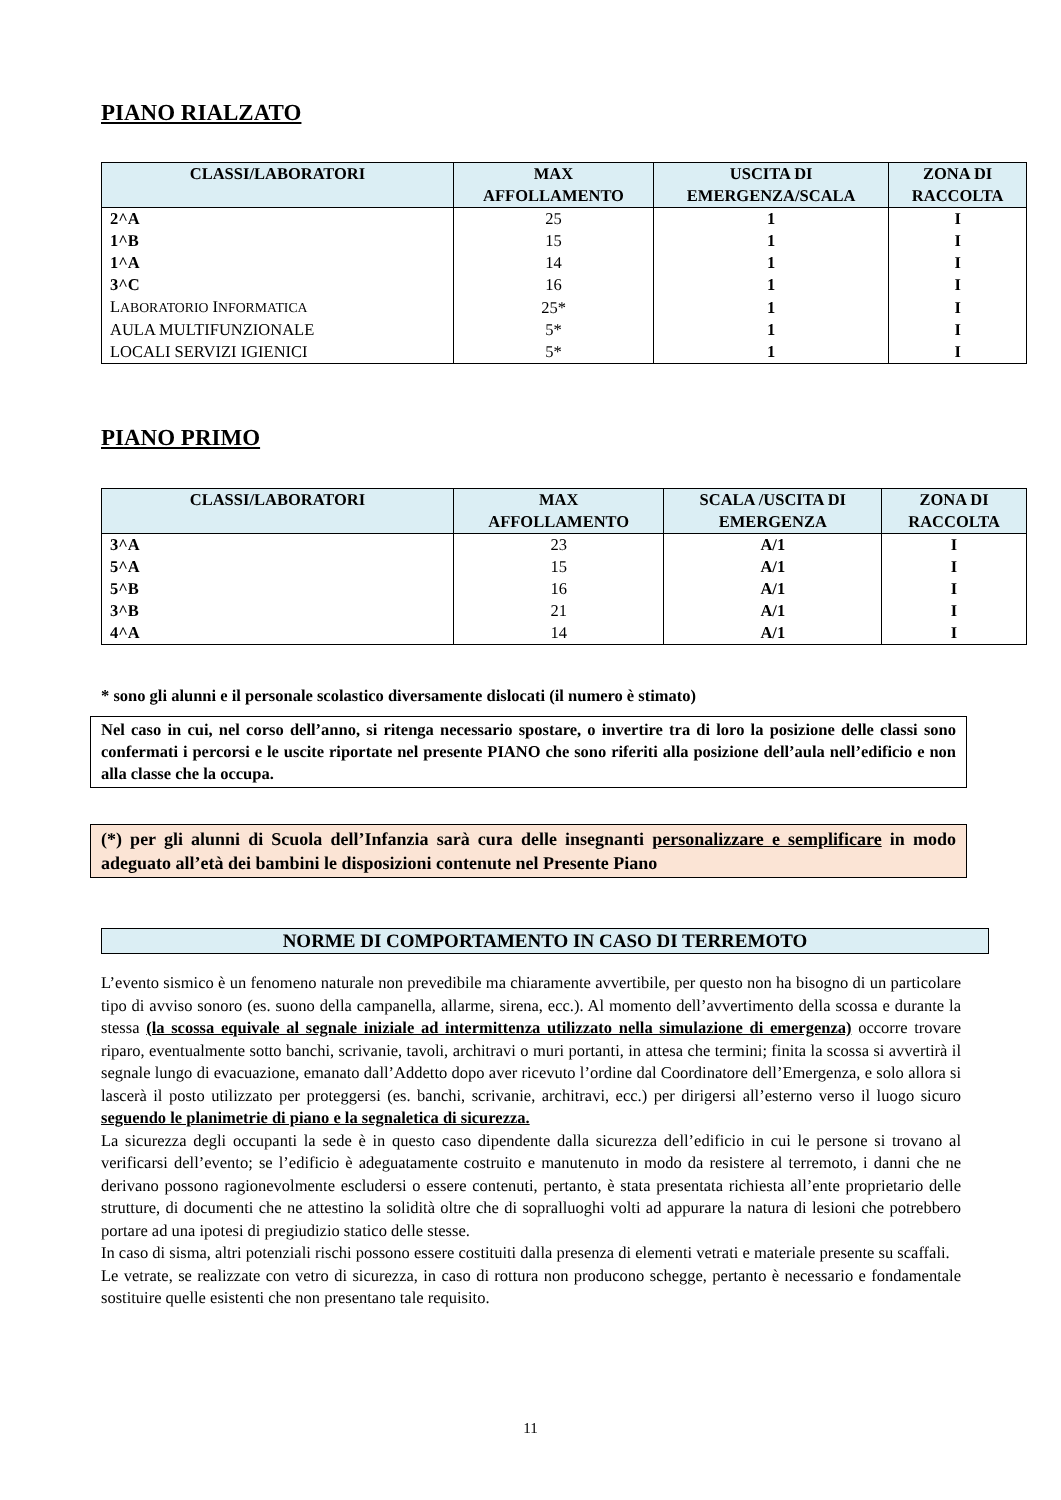PIANO RIALZATO
| CLASSI/LABORATORI | MAX AFFOLLAMENTO | USCITA DI EMERGENZA/SCALA | ZONA DI RACCOLTA |
| --- | --- | --- | --- |
| 2^A | 25 | 1 | I |
| 1^B | 15 | 1 | I |
| 1^A | 14 | 1 | I |
| 3^C | 16 | 1 | I |
| L ABORATORIO I NFORMATICA | 25* | 1 | I |
| AULA MULTIFUNZIONALE | 5* | 1 | I |
| LOCALI SERVIZI IGIENICI | 5* | 1 | I |
PIANO PRIMO
| CLASSI/LABORATORI | MAX AFFOLLAMENTO | SCALA /USCITA DI EMERGENZA | ZONA DI RACCOLTA |
| --- | --- | --- | --- |
| 3^A | 23 | A/1 | I |
| 5^A | 15 | A/1 | I |
| 5^B | 16 | A/1 | I |
| 3^B | 21 | A/1 | I |
| 4^A | 14 | A/1 | I |
* sono gli alunni e il personale scolastico diversamente dislocati (il numero è stimato)
Nel caso in cui, nel corso dell’anno, si ritenga necessario spostare, o invertire tra di loro la posizione delle classi sono confermati i percorsi e le uscite riportate nel presente PIANO che sono riferiti alla posizione dell’aula nell’edificio e non alla classe che la occupa.
(*) per gli alunni di Scuola dell’Infanzia sarà cura delle insegnanti personalizzare e semplificare in modo adeguato all’età dei bambini le disposizioni contenute nel Presente Piano
NORME DI COMPORTAMENTO IN CASO DI TERREMOTO
L’evento sismico è un fenomeno naturale non prevedibile ma chiaramente avvertibile, per questo non ha bisogno di un particolare tipo di avviso sonoro (es. suono della campanella, allarme, sirena, ecc.). Al momento dell’avvertimento della scossa e durante la stessa (la scossa equivale al segnale iniziale ad intermittenza utilizzato nella simulazione di emergenza) occorre trovare riparo, eventualmente sotto banchi, scrivanie, tavoli, architravi o muri portanti, in attesa che termini; finita la scossa si avvertirà il segnale lungo di evacuazione, emanato dall’Addetto dopo aver ricevuto l’ordine dal Coordinatore dell’Emergenza, e solo allora si lascerà il posto utilizzato per proteggersi (es. banchi, scrivanie, architravi, ecc.) per dirigersi all’esterno verso il luogo sicuro seguendo le planimetrie di piano e la segnaletica di sicurezza.
La sicurezza degli occupanti la sede è in questo caso dipendente dalla sicurezza dell’edificio in cui le persone si trovano al verificarsi dell’evento; se l’edificio è adeguatamente costruito e manutenuto in modo da resistere al terremoto, i danni che ne derivano possono ragionevolmente escludersi o essere contenuti, pertanto, è stata presentata richiesta all’ente proprietario delle strutture, di documenti che ne attestino la solidità oltre che di sopralluoghi volti ad appurare la natura di lesioni che potrebbero portare ad una ipotesi di pregiudizio statico delle stesse.
In caso di sisma, altri potenziali rischi possono essere costituiti dalla presenza di elementi vetrati e materiale presente su scaffali.
Le vetrate, se realizzate con vetro di sicurezza, in caso di rottura non producono schegge, pertanto è necessario e fondamentale sostituire quelle esistenti che non presentano tale requisito.
11